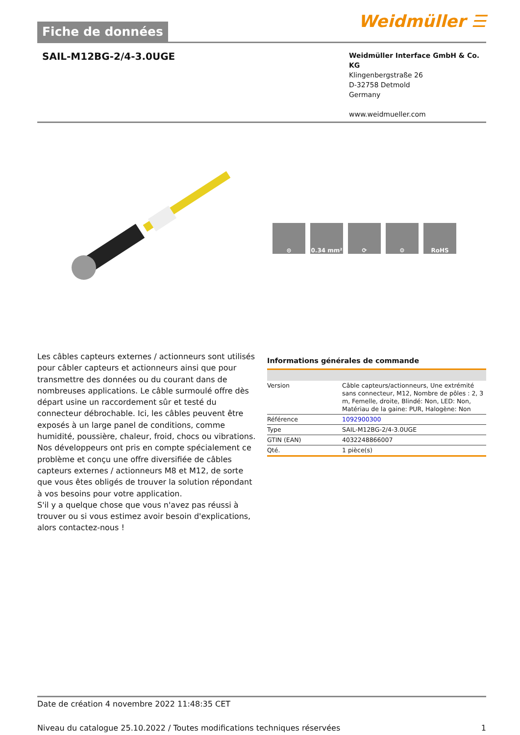Fiche de données
Weidmüller ☰
SAIL-M12BG-2/4-3.0UGE
Weidmüller Interface GmbH & Co. KG
Klingenbergstraße 26
D-32758 Detmold
Germany
www.weidmueller.com
⊙ 0.34 mm² ⟳ ⚙ RoHS
Les câbles capteurs externes / actionneurs sont utilisés pour câbler capteurs et actionneurs ainsi que pour transmettre des données ou du courant dans de nombreuses applications. Le câble surmoulé offre dès départ usine un raccordement sûr et testé du connecteur débrochable. Ici, les câbles peuvent être exposés à un large panel de conditions, comme humidité, poussière, chaleur, froid, chocs ou vibrations.
Nos développeurs ont pris en compte spécialement ce problème et conçu une offre diversifiée de câbles capteurs externes / actionneurs M8 et M12, de sorte que vous êtes obligés de trouver la solution répondant à vos besoins pour votre application.
S'il y a quelque chose que vous n'avez pas réussi à trouver ou si vous estimez avoir besoin d'explications, alors contactez-nous !
Informations générales de commande
| Version | Câble capteurs/actionneurs, Une extrémité sans connecteur, M12, Nombre de pôles : 2, 3 m, Femelle, droite, Blindé: Non, LED: Non, Matériau de la gaine: PUR, Halogène: Non |
| Référence | 1092900300 |
| Type | SAIL-M12BG-2/4-3.0UGE |
| GTIN (EAN) | 4032248866007 |
| Qté. | 1 pièce(s) |
Date de création 4 novembre 2022 11:48:35 CET
Niveau du catalogue 25.10.2022 / Toutes modifications techniques réservées 1